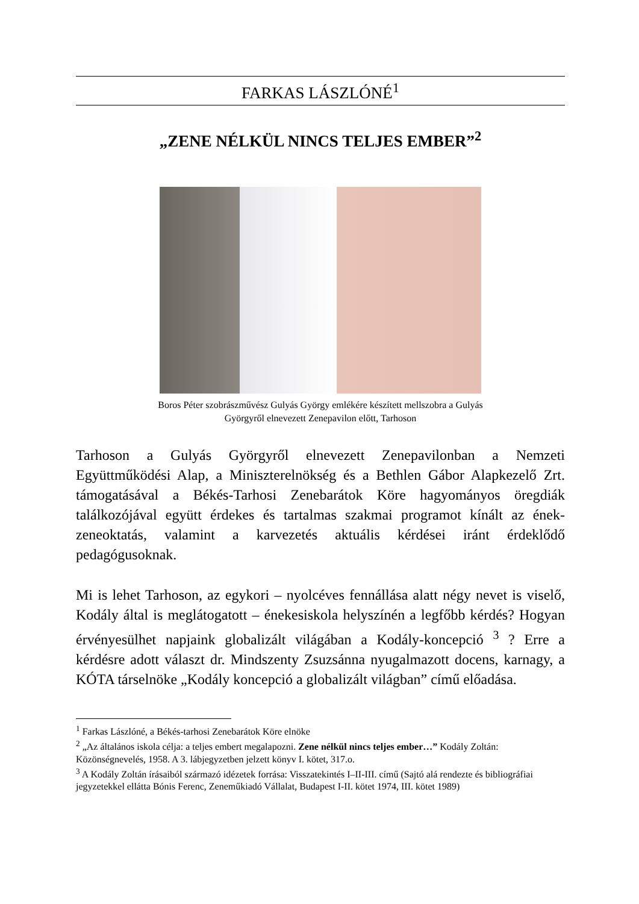FARKAS LÁSZLÓNÉ<sup>1</sup>
„ZENE NÉLKÜL NINCS TELJES EMBER”<sup>2</sup>
Boros Péter szobrászművész Gulyás György emlékére készített mellszobra a Gulyás
Györgyről elnevezett Zenepavilon előtt, Tarhoson
Tarhoson a Gulyás Györgyről elnevezett Zenepavilonban a Nemzeti Együttműködési Alap, a Miniszterelnökség és a Bethlen Gábor Alapkezelő Zrt. támogatásával a Békés-Tarhosi Zenebarátok Köre hagyományos öregdiák találkozójával együtt érdekes és tartalmas szakmai programot kínált az ének-zeneoktatás, valamint a karvezetés aktuális kérdései iránt érdeklődő pedagógusoknak.
Mi is lehet Tarhoson, az egykori – nyolcéves fennállása alatt négy nevet is viselő, Kodály által is meglátogatott – énekesiskola helyszínén a legfőbb kérdés? Hogyan érvényesülhet napjaink globalizált világában a Kodály-koncepció <sup>3</sup> ? Erre a kérdésre adott választ dr. Mindszenty Zsuzsánna nyugalmazott docens, karnagy, a KÓTA társelnöke „Kodály koncepció a globalizált világban” című előadása.
<sup>1</sup> Farkas Lászlóné, a Békés-tarhosi Zenebarátok Köre elnöke
<sup>2</sup> „Az általános iskola célja: a teljes embert megalapozni. Zene nélkül nincs teljes ember…” Kodály Zoltán: Közönségnevelés, 1958. A 3. lábjegyzetben jelzett könyv I. kötet, 317.o.
<sup>3</sup> A Kodály Zoltán írásaiból származó idézetek forrása: Visszatekintés I–II-III. című (Sajtó alá rendezte és bibliográfiai jegyzetekkel ellátta Bónis Ferenc, Zeneműkiadó Vállalat, Budapest I-II. kötet 1974, III. kötet 1989)